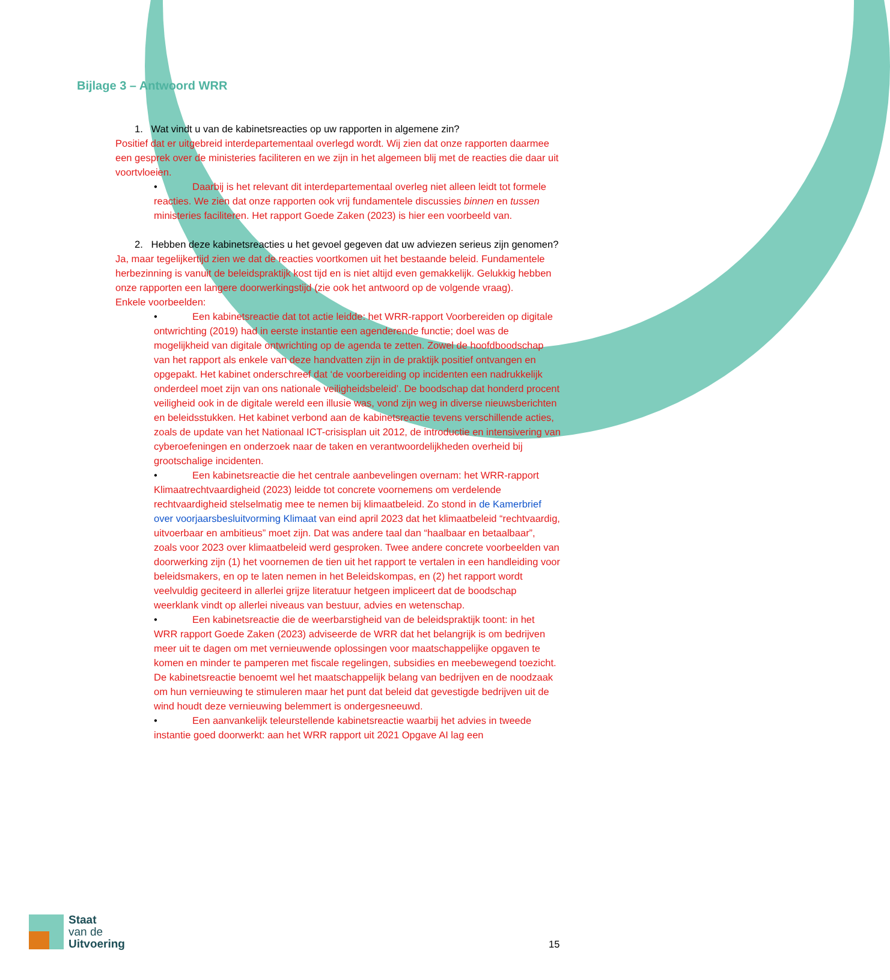Bijlage 3 – Antwoord WRR
1. Wat vindt u van de kabinetsreacties op uw rapporten in algemene zin?
Positief dat er uitgebreid interdepartementaal overlegd wordt. Wij zien dat onze rapporten daarmee een gesprek over de ministeries faciliteren en we zijn in het algemeen blij met de reacties die daar uit voortvloeien.
• Daarbij is het relevant dit interdepartementaal overleg niet alleen leidt tot formele reacties. We zien dat onze rapporten ook vrij fundamentele discussies binnen en tussen ministeries faciliteren. Het rapport Goede Zaken (2023) is hier een voorbeeld van.
2. Hebben deze kabinetsreacties u het gevoel gegeven dat uw adviezen serieus zijn genomen?
Ja, maar tegelijkertijd zien we dat de reacties voortkomen uit het bestaande beleid. Fundamentele herbezinning is vanuit de beleidspraktijk kost tijd en is niet altijd even gemakkelijk. Gelukkig hebben onze rapporten een langere doorwerkingstijd (zie ook het antwoord op de volgende vraag).
Enkele voorbeelden:
• Een kabinetsreactie dat tot actie leidde: het WRR-rapport Voorbereiden op digitale ontwrichting (2019) had in eerste instantie een agenderende functie; doel was de mogelijkheid van digitale ontwrichting op de agenda te zetten. Zowel de hoofdboodschap van het rapport als enkele van deze handvatten zijn in de praktijk positief ontvangen en opgepakt. Het kabinet onderschreef dat ‘de voorbereiding op incidenten een nadrukkelijk onderdeel moet zijn van ons nationale veiligheidsbeleid’. De boodschap dat honderd procent veiligheid ook in de digitale wereld een illusie was, vond zijn weg in diverse nieuwsberichten en beleidsstukken. Het kabinet verbond aan de kabinetsreactie tevens verschillende acties, zoals de update van het Nationaal ICT-crisisplan uit 2012, de introductie en intensivering van cyberoefeningen en onderzoek naar de taken en verantwoordelijkheden overheid bij grootschalige incidenten.
• Een kabinetsreactie die het centrale aanbevelingen overnam: het WRR-rapport Klimaatrechtvaardigheid (2023) leidde tot concrete voornemens om verdelende rechtvaardigheid stelselmatig mee te nemen bij klimaatbeleid. Zo stond in de Kamerbrief over voorjaarsbesluitvorming Klimaat van eind april 2023 dat het klimaatbeleid “rechtvaardig, uitvoerbaar en ambitieus” moet zijn. Dat was andere taal dan “haalbaar en betaalbaar”, zoals voor 2023 over klimaatbeleid werd gesproken. Twee andere concrete voorbeelden van doorwerking zijn (1) het voornemen de tien uit het rapport te vertalen in een handleiding voor beleidsmakers, en op te laten nemen in het Beleidskompas, en (2) het rapport wordt veelvuldig geciteerd in allerlei grijze literatuur hetgeen impliceert dat de boodschap weerklank vindt op allerlei niveaus van bestuur, advies en wetenschap.
• Een kabinetsreactie die de weerbarstigheid van de beleidspraktijk toont: in het WRR rapport Goede Zaken (2023) adviseerde de WRR dat het belangrijk is om bedrijven meer uit te dagen om met vernieuwende oplossingen voor maatschappelijke opgaven te komen en minder te pamperen met fiscale regelingen, subsidies en meebewegend toezicht. De kabinetsreactie benoemt wel het maatschappelijk belang van bedrijven en de noodzaak om hun vernieuwing te stimuleren maar het punt dat beleid dat gevestigde bedrijven uit de wind houdt deze vernieuwing belemmert is ondergesneeuwd.
• Een aanvankelijk teleurstellende kabinetsreactie waarbij het advies in tweede instantie goed doorwerkt: aan het WRR rapport uit 2021 Opgave AI lag een
Staat
van de
Uitvoering
15